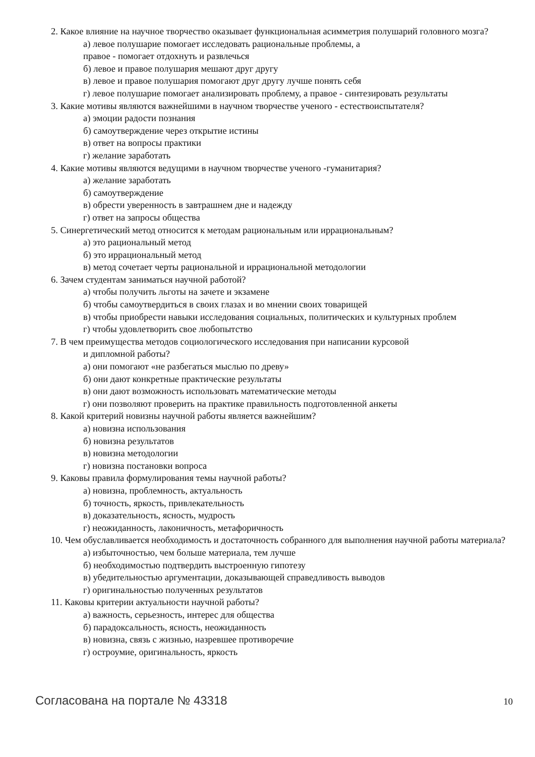2. Какое влияние на научное творчество оказывает функциональная асимметрия полушарий головного мозга?
а) левое полушарие помогает исследовать рациональные проблемы, а
правое - помогает отдохнуть и развлечься
б) левое и правое полушария мешают друг другу
в) левое и правое полушария помогают друг другу лучше понять себя
г) левое полушарие помогает анализировать проблему, а правое - синтезировать результаты
3. Какие мотивы являются важнейшими в научном творчестве ученого - естествоиспытателя?
а) эмоции радости познания
б) самоутверждение через открытие истины
в) ответ на вопросы практики
г) желание заработать
4. Какие мотивы являются ведущими в научном творчестве ученого -гуманитария?
а) желание заработать
б) самоутверждение
в) обрести уверенность в завтрашнем дне и надежду
г) ответ на запросы общества
5. Синергетический метод относится к методам рациональным или иррациональным?
а) это рациональный метод
б) это иррациональный метод
в) метод сочетает черты рациональной и иррациональной методологии
6. Зачем студентам заниматься научной работой?
а) чтобы получить льготы на зачете и экзамене
б) чтобы самоутвердиться в своих глазах и во мнении своих товарищей
в) чтобы приобрести навыки исследования социальных, политических и культурных проблем
г) чтобы удовлетворить свое любопытство
7. В чем преимущества методов социологического исследования при написании курсовой
и дипломной работы?
а) они помогают «не разбегаться мыслью по древу»
б) они дают конкретные практические результаты
в) они дают возможность использовать математические методы
г) они позволяют проверить на практике правильность подготовленной анкеты
8. Какой критерий новизны научной работы является важнейшим?
а) новизна использования
б) новизна результатов
в) новизна методологии
г) новизна постановки вопроса
9. Каковы правила формулирования темы научной работы?
а) новизна, проблемность, актуальность
б) точность, яркость, привлекательность
в) доказательность, ясность, мудрость
г) неожиданность, лаконичность, метафоричность
10. Чем обуславливается необходимость и достаточность собранного для выполнения научной работы материала?
а) избыточностью, чем больше материала, тем лучше
б) необходимостью подтвердить выстроенную гипотезу
в) убедительностью аргументации, доказывающей справедливость выводов
г) оригинальностью полученных результатов
11. Каковы критерии актуальности научной работы?
а) важность, серьезность, интерес для общества
б) парадоксальность, ясность, неожиданность
в) новизна, связь с жизнью, назревшее противоречие
г) остроумие, оригинальность, яркость
Согласована на портале № 43318 10